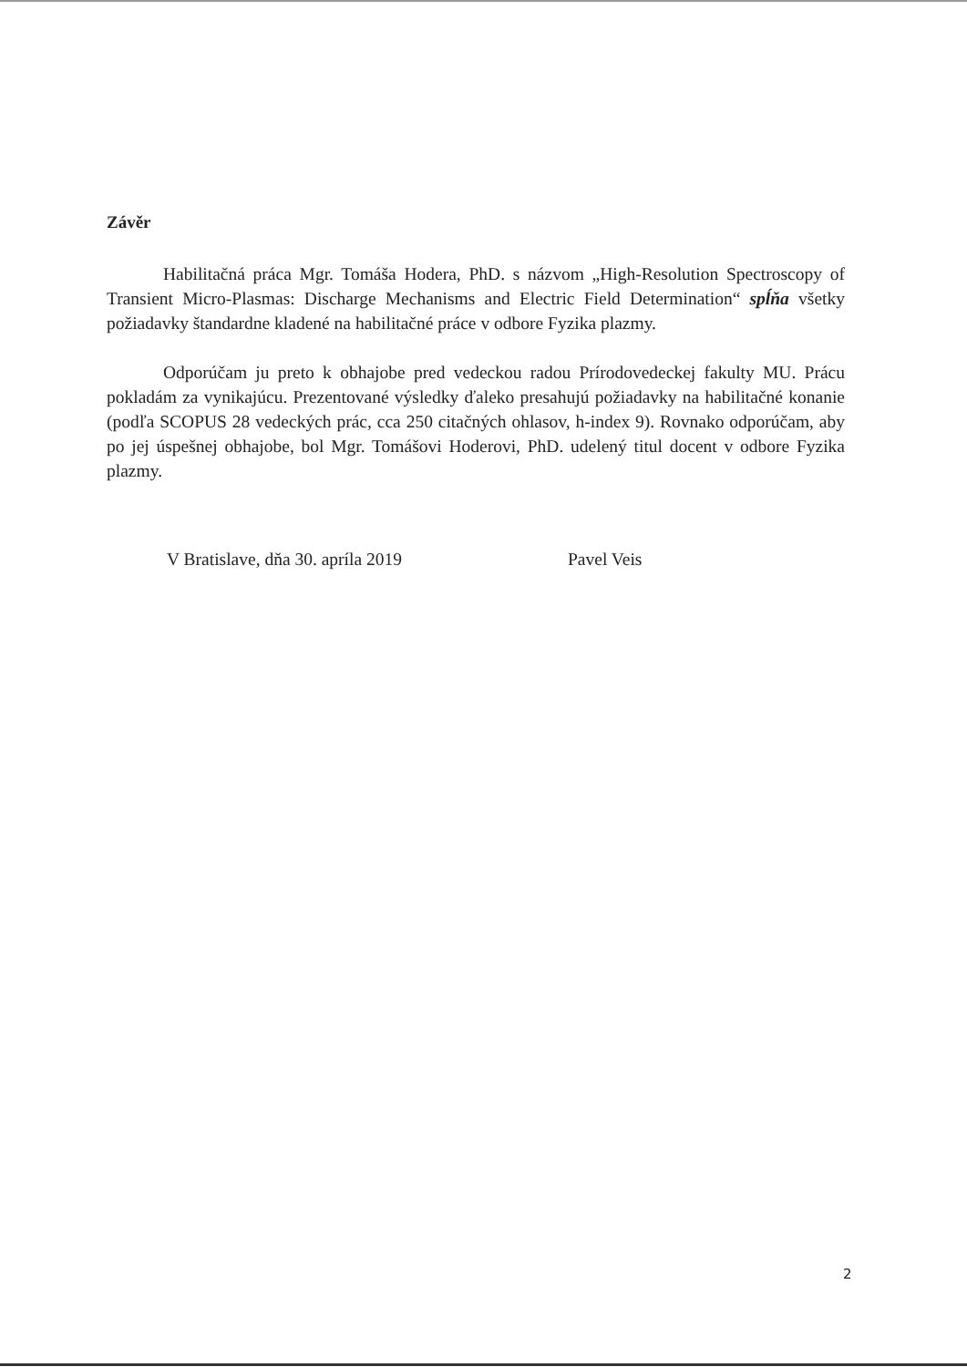Závěr
Habilitačná práca Mgr. Tomáša Hodera, PhD. s názvom „High-Resolution Spectroscopy of Transient Micro-Plasmas: Discharge Mechanisms and Electric Field Determination“ spĺňa všetky požiadavky štandardne kladené na habilitačné práce v odbore Fyzika plazmy.
Odporúčam ju preto k obhajobe pred vedeckou radou Prírodovedeckej fakulty MU. Prácu pokladám za vynikajúcu. Prezentované výsledky ďaleko presahujú požiadavky na habilitačné konanie (podľa SCOPUS 28 vedeckých prác, cca 250 citačných ohlasov, h-index 9). Rovnako odporúčam, aby po jej úspešnej obhajobe, bol Mgr. Tomášovi Hoderovi, PhD. udelený titul docent v odbore Fyzika plazmy.
V Bratislave, dňa 30. apríla 2019 Pavel Veis
2